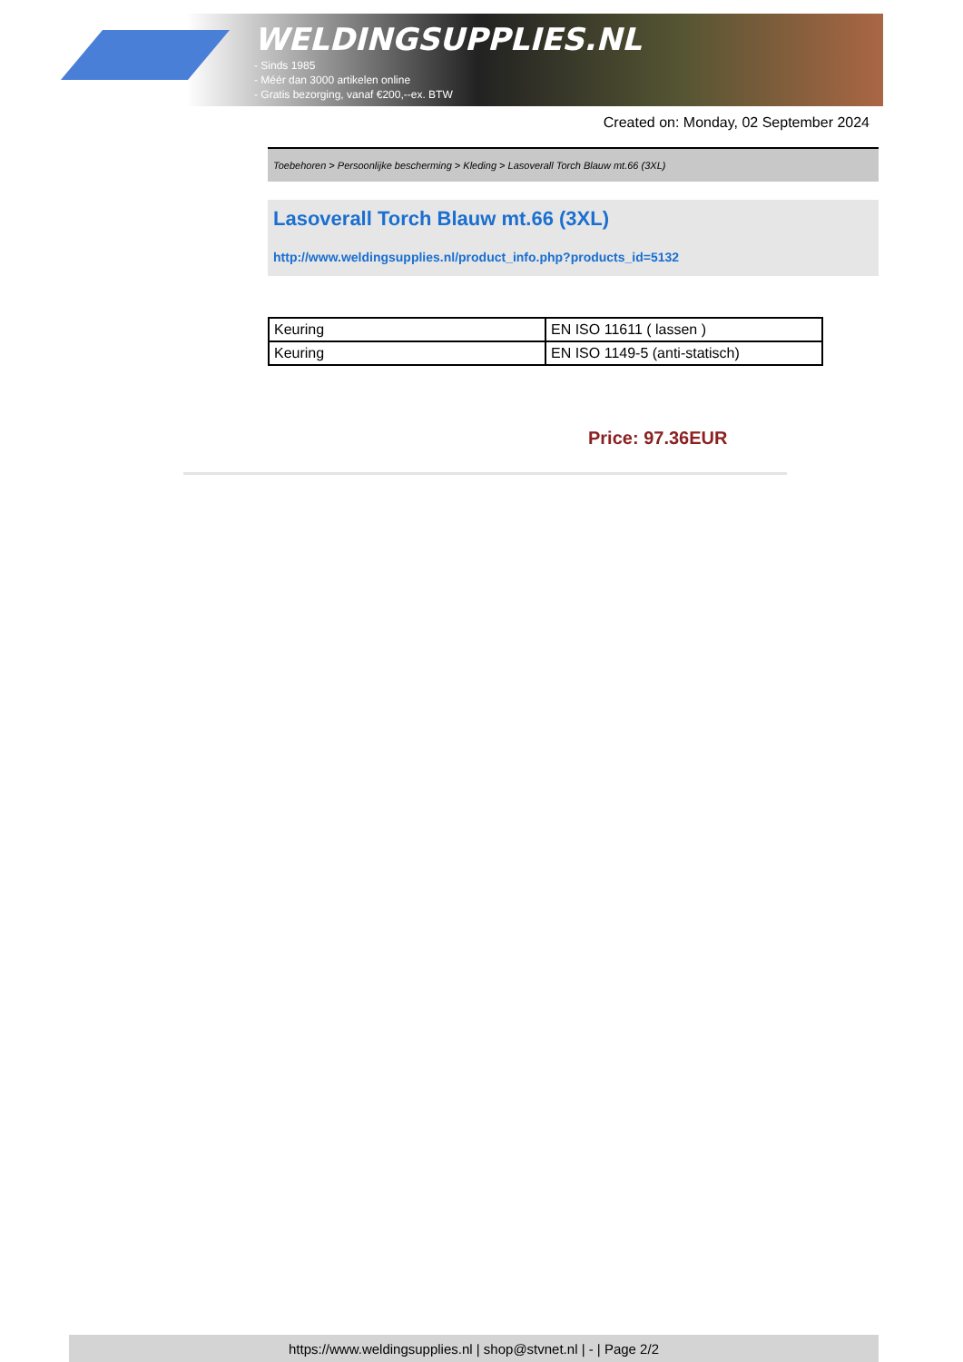WELDINGSUPPLIES.NL
- Sinds 1985
- Méér dan 3000 artikelen online
- Gratis bezorging, vanaf €200,--ex. BTW
Created on: Monday, 02 September 2024
Toebehoren > Persoonlijke bescherming > Kleding > Lasoverall Torch Blauw mt.66 (3XL)
Lasoverall Torch Blauw mt.66 (3XL)
http://www.weldingsupplies.nl/product_info.php?products_id=5132
| Keuring | EN ISO 11611 ( lassen ) |
| Keuring | EN ISO 1149-5 (anti-statisch) |
Price: 97.36EUR
https://www.weldingsupplies.nl | shop@stvnet.nl | - | Page 2/2